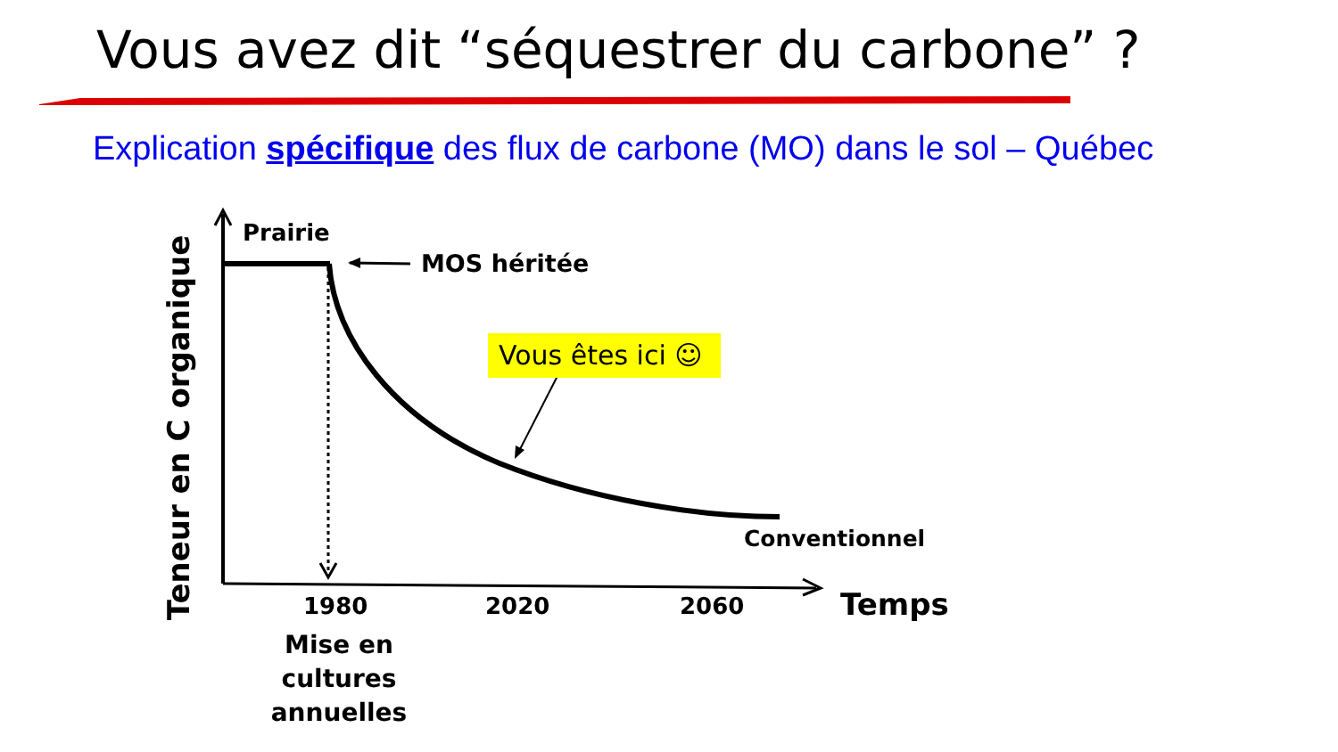Vous avez dit “séquestrer du carbone” ?
Explication spécifique des flux de carbone (MO) dans le sol – Québec
Teneur en C organique
Prairie
MOS héritée
Vous êtes ici ☺
Conventionnel
1980 2020 2060 Temps
Mise en cultures
annuelles